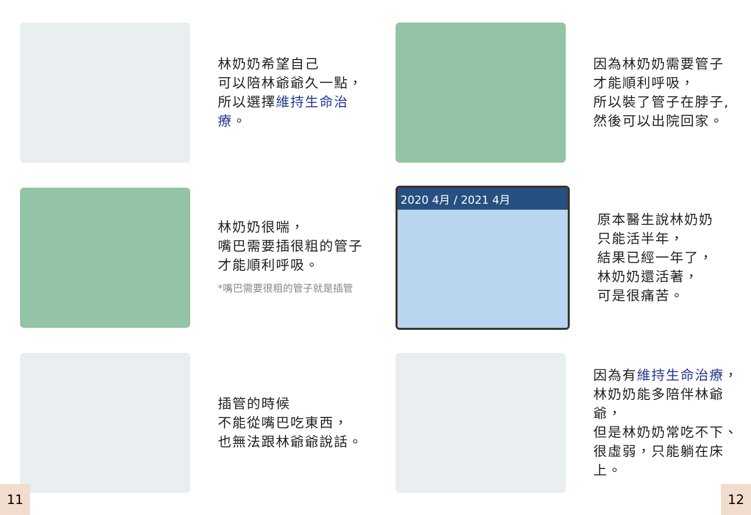林奶奶希望自己
可以陪林爺爺久一點，
所以選擇維持生命治療。
林奶奶很喘，
嘴巴需要插很粗的管子
才能順利呼吸。
*嘴巴需要很粗的管子就是插管
插管的時候
不能從嘴巴吃東西，
也無法跟林爺爺說話。
11
因為林奶奶需要管子
才能順利呼吸，
所以裝了管子在脖子,
然後可以出院回家。
2020 4月 / 2021 4月
原本醫生說林奶奶
只能活半年，
結果已經一年了，
林奶奶還活著，
可是很痛苦。
因為有維持生命治療，
林奶奶能多陪伴林爺爺，
但是林奶奶常吃不下、
很虛弱，只能躺在床上。
12